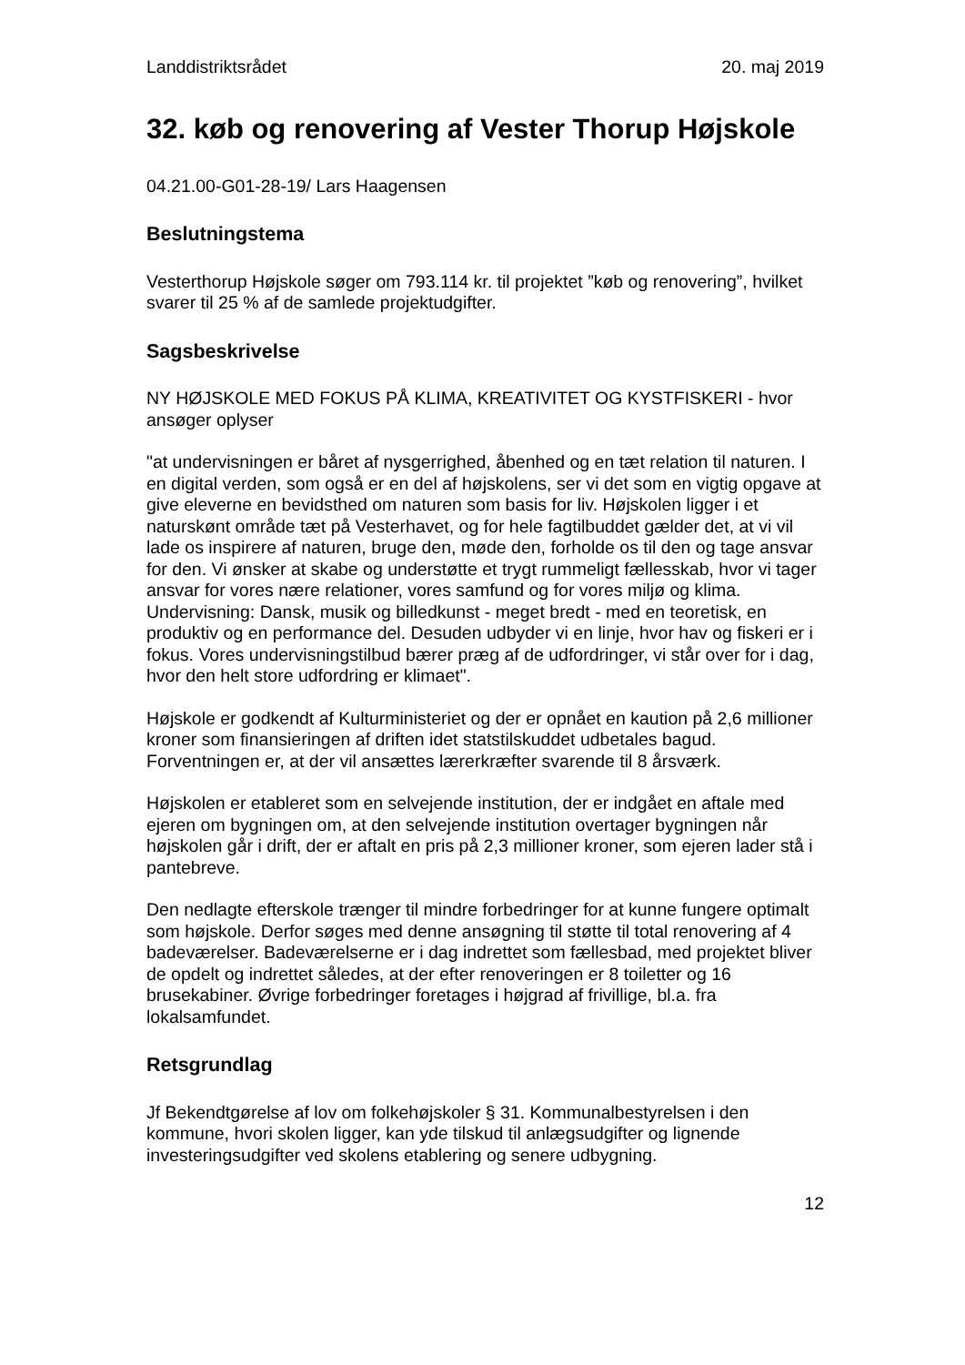Landdistriktsrådet 20. maj 2019
32. køb og renovering af Vester Thorup Højskole
04.21.00-G01-28-19/ Lars Haagensen
Beslutningstema
Vesterthorup Højskole søger om 793.114 kr. til projektet ”køb og renovering”, hvilket svarer til 25 % af de samlede projektudgifter.
Sagsbeskrivelse
NY HØJSKOLE MED FOKUS PÅ KLIMA, KREATIVITET OG KYSTFISKERI - hvor ansøger oplyser
"at undervisningen er båret af nysgerrighed, åbenhed og en tæt relation til naturen. I en digital verden, som også er en del af højskolens, ser vi det som en vigtig opgave at give eleverne en bevidsthed om naturen som basis for liv. Højskolen ligger i et naturskønt område tæt på Vesterhavet, og for hele fagtilbuddet gælder det, at vi vil lade os inspirere af naturen, bruge den, møde den, forholde os til den og tage ansvar for den. Vi ønsker at skabe og understøtte et trygt rummeligt fællesskab, hvor vi tager ansvar for vores nære relationer, vores samfund og for vores miljø og klima. Undervisning: Dansk, musik og billedkunst - meget bredt - med en teoretisk, en produktiv og en performance del. Desuden udbyder vi en linje, hvor hav og fiskeri er i fokus. Vores undervisningstilbud bærer præg af de udfordringer, vi står over for i dag, hvor den helt store udfordring er klimaet".
Højskole er godkendt af Kulturministeriet og der er opnået en kaution på 2,6 millioner kroner som finansieringen af driften idet statstilskuddet udbetales bagud. Forventningen er, at der vil ansættes lærerkræfter svarende til 8 årsværk.
Højskolen er etableret som en selvejende institution, der er indgået en aftale med ejeren om bygningen om, at den selvejende institution overtager bygningen når højskolen går i drift, der er aftalt en pris på 2,3 millioner kroner, som ejeren lader stå i pantebreve.
Den nedlagte efterskole trænger til mindre forbedringer for at kunne fungere optimalt som højskole. Derfor søges med denne ansøgning til støtte til total renovering af 4 badeværelser. Badeværelserne er i dag indrettet som fællesbad, med projektet bliver de opdelt og indrettet således, at der efter renoveringen er 8 toiletter og 16 brusekabiner. Øvrige forbedringer foretages i højgrad af frivillige, bl.a. fra lokalsamfundet.
Retsgrundlag
Jf Bekendtgørelse af lov om folkehøjskoler § 31. Kommunalbestyrelsen i den kommune, hvori skolen ligger, kan yde tilskud til anlægsudgifter og lignende investeringsudgifter ved skolens etablering og senere udbygning.
12